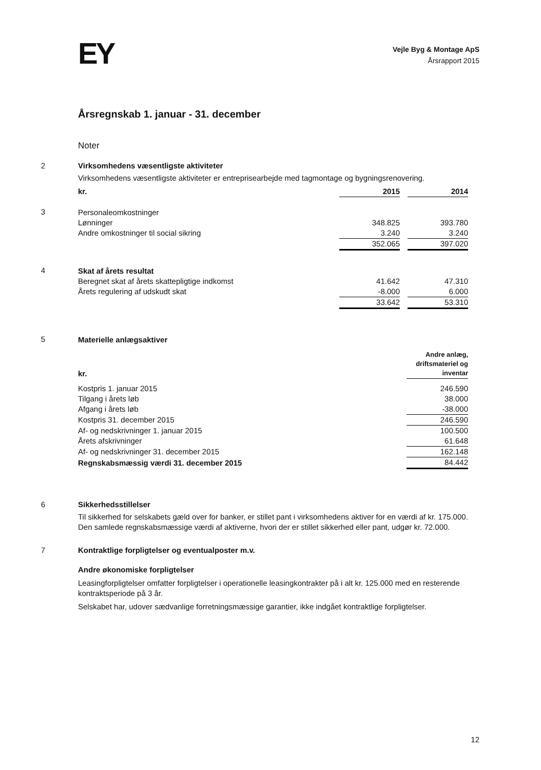EY
Vejle Byg & Montage ApS
Årsrapport 2015
Årsregnskab 1. januar - 31. december
Noter
2 Virksomhedens væsentligste aktiviteter
Virksomhedens væsentligste aktiviteter er entreprisearbejde med tagmontage og bygningsrenovering.
| kr. | 2015 | | 2014 |
3
| Personaleomkostninger | | | |
| Lønninger | 348.825 | | 393.780 |
| Andre omkostninger til social sikring | 3.240 | | 3.240 |
| | 352.065 | | 397.020 |
4
| Skat af årets resultat | | | |
| Beregnet skat af årets skattepligtige indkomst | 41.642 | | 47.310 |
| Årets regulering af udskudt skat | -8.000 | | 6.000 |
| | 33.642 | | 53.310 |
5
| Materielle anlægsaktiver | |
| kr. | Andre anlæg, driftsmateriel og inventar |
| Kostpris 1. januar 2015 | 246.590 |
| Tilgang i årets løb | 38.000 |
| Afgang i årets løb | -38.000 |
| Kostpris 31. december 2015 | 246.590 |
| Af- og nedskrivninger 1. januar 2015 | 100.500 |
| Årets afskrivninger | 61.648 |
| Af- og nedskrivninger 31. december 2015 | 162.148 |
| Regnskabsmæssig værdi 31. december 2015 | 84.442 |
6 Sikkerhedsstillelser
Til sikkerhed for selskabets gæld over for banker, er stillet pant i virksomhedens aktiver for en værdi af kr. 175.000. Den samlede regnskabsmæssige værdi af aktiverne, hvori der er stillet sikkerhed eller pant, udgør kr. 72.000.
7 Kontraktlige forpligtelser og eventualposter m.v.
Andre økonomiske forpligtelser
Leasingforpligtelser omfatter forpligtelser i operationelle leasingkontrakter på i alt kr. 125.000 med en resterende kontraktsperiode på 3 år.
Selskabet har, udover sædvanlige forretningsmæssige garantier, ikke indgået kontraktlige forpligtelser.
12